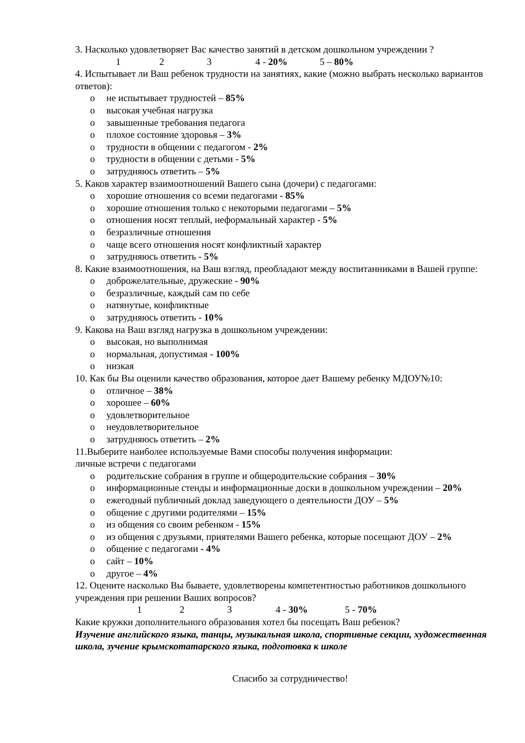3. Насколько удовлетворяет Вас качество занятий в детском дошкольном учреждении ?
1 2 3 4 - 20% 5 – 80%
4. Испытывает ли Ваш ребенок трудности на занятиях, какие (можно выбрать несколько вариантов ответов):
o не испытывает трудностей – 85%
o высокая учебная нагрузка
o завышенные требования педагога
o плохое состояние здоровья – 3%
o трудности в общении с педагогом - 2%
o трудности в общении с детьми - 5%
o затрудняюсь ответить – 5%
5. Каков характер взаимоотношений Вашего сына (дочери) с педагогами:
o хорошие отношения со всеми педагогами - 85%
o хорошие отношения только с некоторыми педагогами – 5%
o отношения носят теплый, неформальный характер - 5%
o безразличные отношения
o чаще всего отношения носят конфликтный характер
o затрудняюсь ответить - 5%
8. Какие взаимоотношения, на Ваш взгляд, преобладают между воспитанниками в Вашей группе:
o доброжелательные, дружеские - 90%
o безразличные, каждый сам по себе
o натянутые, конфликтные
o затрудняюсь ответить - 10%
9. Какова на Ваш взгляд нагрузка в дошкольном учреждении:
o высокая, но выполнимая
o нормальная, допустимая - 100%
o низкая
10. Как бы Вы оценили качество образования, которое дает Вашему ребенку МДОУ№10:
o отличное – 38%
o хорошее – 60%
o удовлетворительное
o неудовлетворительное
o затрудняюсь ответить – 2%
11.Выберите наиболее используемые Вами способы получения информации:
личные встречи с педагогами
o родительские собрания в группе и общеродительские собрания – 30%
o информационные стенды и информационные доски в дошкольном учреждении – 20%
o ежегодный публичный доклад заведующего о деятельности ДОУ – 5%
o общение с другими родителями – 15%
o из общения со своим ребенком - 15%
o из общения с друзьями, приятелями Вашего ребенка, которые посещают ДОУ – 2%
o общение с педагогами - 4%
o сайт – 10%
o другое – 4%
12. Оцените насколько Вы бываете, удовлетворены компетентностью работников дошкольного учреждения при решении Ваших вопросов?
1 2 3 4 - 30% 5 - 70%
Какие кружки дополнительного образования хотел бы посещать Ваш ребенок?
Изучение английского языка, танцы, музыкальная школа, спортивные секции, художественная школа, зучение крымскотатарского языка, подготовка к школе
Спасибо за сотрудничество!